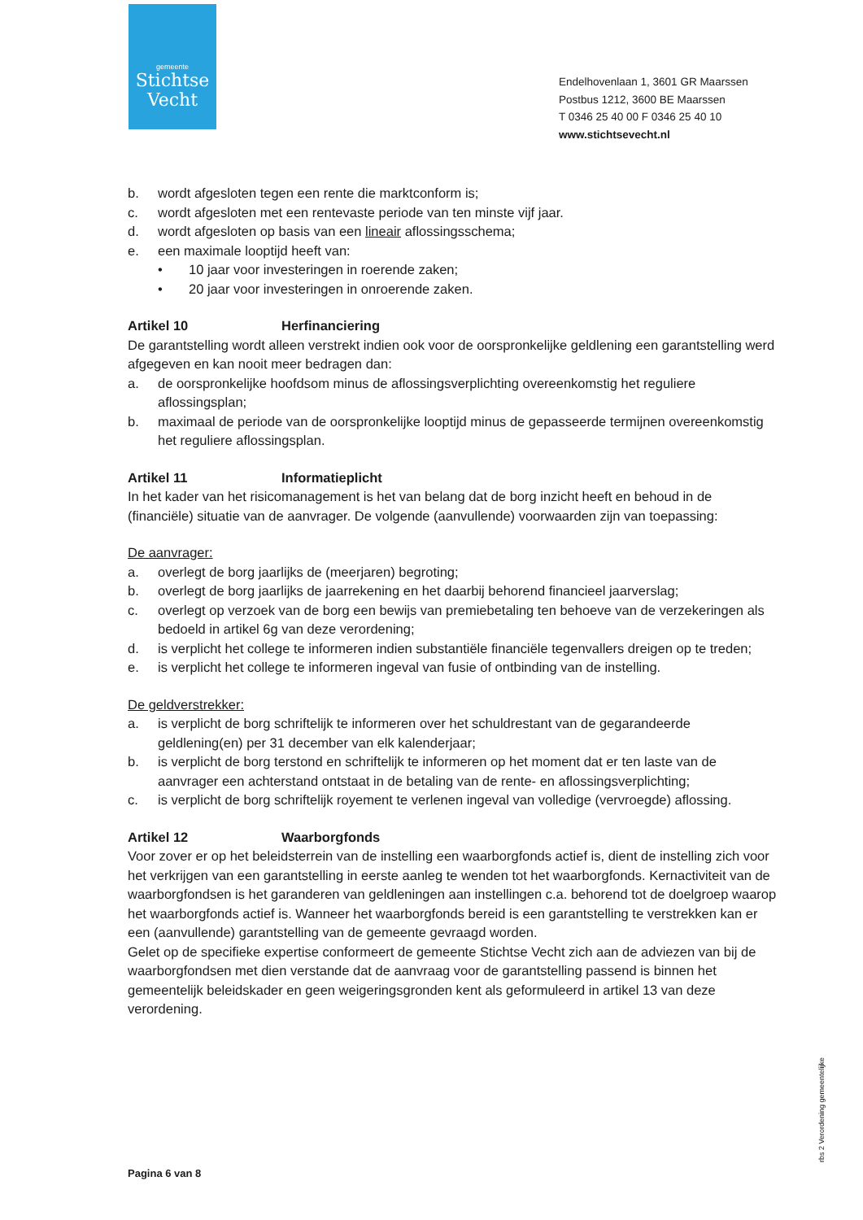gemeente
Stichtse
Vecht
Endelhovenlaan 1, 3601 GR Maarssen
Postbus 1212, 3600 BE Maarssen
T 0346 25 40 00 F 0346 25 40 10
www.stichtsevecht.nl
b. wordt afgesloten tegen een rente die marktconform is;
c. wordt afgesloten met een rentevaste periode van ten minste vijf jaar.
d. wordt afgesloten op basis van een lineair aflossingsschema;
e. een maximale looptijd heeft van:
• 10 jaar voor investeringen in roerende zaken;
• 20 jaar voor investeringen in onroerende zaken.
Artikel 10 Herfinanciering
De garantstelling wordt alleen verstrekt indien ook voor de oorspronkelijke geldlening een garantstelling werd afgegeven en kan nooit meer bedragen dan:
a. de oorspronkelijke hoofdsom minus de aflossingsverplichting overeenkomstig het reguliere aflossingsplan;
b. maximaal de periode van de oorspronkelijke looptijd minus de gepasseerde termijnen overeenkomstig het reguliere aflossingsplan.
Artikel 11 Informatieplicht
In het kader van het risicomanagement is het van belang dat de borg inzicht heeft en behoud in de (financiële) situatie van de aanvrager. De volgende (aanvullende) voorwaarden zijn van toepassing:
De aanvrager:
a. overlegt de borg jaarlijks de (meerjaren) begroting;
b. overlegt de borg jaarlijks de jaarrekening en het daarbij behorend financieel jaarverslag;
c. overlegt op verzoek van de borg een bewijs van premiebetaling ten behoeve van de verzekeringen als bedoeld in artikel 6g van deze verordening;
d. is verplicht het college te informeren indien substantiële financiële tegenvallers dreigen op te treden;
e. is verplicht het college te informeren ingeval van fusie of ontbinding van de instelling.
De geldverstrekker:
a. is verplicht de borg schriftelijk te informeren over het schuldrestant van de gegarandeerde geldlening(en) per 31 december van elk kalenderjaar;
b. is verplicht de borg terstond en schriftelijk te informeren op het moment dat er ten laste van de aanvrager een achterstand ontstaat in de betaling van de rente- en aflossingsverplichting;
c. is verplicht de borg schriftelijk royement te verlenen ingeval van volledige (vervroegde) aflossing.
Artikel 12 Waarborgfonds
Voor zover er op het beleidsterrein van de instelling een waarborgfonds actief is, dient de instelling zich voor het verkrijgen van een garantstelling in eerste aanleg te wenden tot het waarborgfonds. Kernactiviteit van de waarborgfondsen is het garanderen van geldleningen aan instellingen c.a. behorend tot de doelgroep waarop het waarborgfonds actief is. Wanneer het waarborgfonds bereid is een garantstelling te verstrekken kan er een (aanvullende) garantstelling van de gemeente gevraagd worden.
Gelet op de specifieke expertise conformeert de gemeente Stichtse Vecht zich aan de adviezen van bij de waarborgfondsen met dien verstande dat de aanvraag voor de garantstelling passend is binnen het gemeentelijk beleidskader en geen weigeringsgronden kent als geformuleerd in artikel 13 van deze verordening.
Pagina 6 van 8
rbs 2 Verordening gemeentelijke